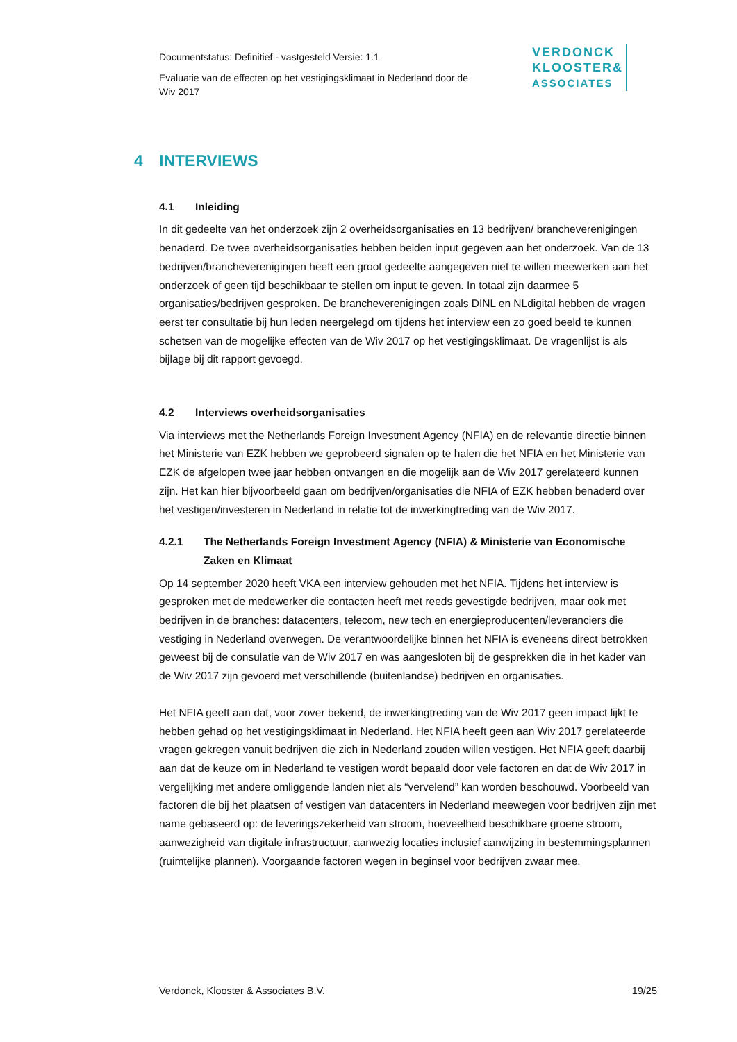Documentstatus: Definitief - vastgesteld Versie: 1.1
Evaluatie van de effecten op het vestigingsklimaat in Nederland door de Wiv 2017
VERDONCK
KLOOSTER&
ASSOCIATES
4 INTERVIEWS
4.1 Inleiding
In dit gedeelte van het onderzoek zijn 2 overheidsorganisaties en 13 bedrijven/ brancheverenigingen benaderd. De twee overheidsorganisaties hebben beiden input gegeven aan het onderzoek. Van de 13 bedrijven/brancheverenigingen heeft een groot gedeelte aangegeven niet te willen meewerken aan het onderzoek of geen tijd beschikbaar te stellen om input te geven. In totaal zijn daarmee 5 organisaties/bedrijven gesproken. De brancheverenigingen zoals DINL en NLdigital hebben de vragen eerst ter consultatie bij hun leden neergelegd om tijdens het interview een zo goed beeld te kunnen schetsen van de mogelijke effecten van de Wiv 2017 op het vestigingsklimaat. De vragenlijst is als bijlage bij dit rapport gevoegd.
4.2 Interviews overheidsorganisaties
Via interviews met the Netherlands Foreign Investment Agency (NFIA) en de relevantie directie binnen het Ministerie van EZK hebben we geprobeerd signalen op te halen die het NFIA en het Ministerie van EZK de afgelopen twee jaar hebben ontvangen en die mogelijk aan de Wiv 2017 gerelateerd kunnen zijn. Het kan hier bijvoorbeeld gaan om bedrijven/organisaties die NFIA of EZK hebben benaderd over het vestigen/investeren in Nederland in relatie tot de inwerkingtreding van de Wiv 2017.
4.2.1 The Netherlands Foreign Investment Agency (NFIA) & Ministerie van Economische Zaken en Klimaat
Op 14 september 2020 heeft VKA een interview gehouden met het NFIA. Tijdens het interview is gesproken met de medewerker die contacten heeft met reeds gevestigde bedrijven, maar ook met bedrijven in de branches: datacenters, telecom, new tech en energieproducenten/leveranciers die vestiging in Nederland overwegen. De verantwoordelijke binnen het NFIA is eveneens direct betrokken geweest bij de consulatie van de Wiv 2017 en was aangesloten bij de gesprekken die in het kader van de Wiv 2017 zijn gevoerd met verschillende (buitenlandse) bedrijven en organisaties.
Het NFIA geeft aan dat, voor zover bekend, de inwerkingtreding van de Wiv 2017 geen impact lijkt te hebben gehad op het vestigingsklimaat in Nederland. Het NFIA heeft geen aan Wiv 2017 gerelateerde vragen gekregen vanuit bedrijven die zich in Nederland zouden willen vestigen. Het NFIA geeft daarbij aan dat de keuze om in Nederland te vestigen wordt bepaald door vele factoren en dat de Wiv 2017 in vergelijking met andere omliggende landen niet als “vervelend” kan worden beschouwd. Voorbeeld van factoren die bij het plaatsen of vestigen van datacenters in Nederland meewegen voor bedrijven zijn met name gebaseerd op: de leveringszekerheid van stroom, hoeveelheid beschikbare groene stroom, aanwezigheid van digitale infrastructuur, aanwezig locaties inclusief aanwijzing in bestemmingsplannen (ruimtelijke plannen). Voorgaande factoren wegen in beginsel voor bedrijven zwaar mee.
Verdonck, Klooster & Associates B.V. 19/25